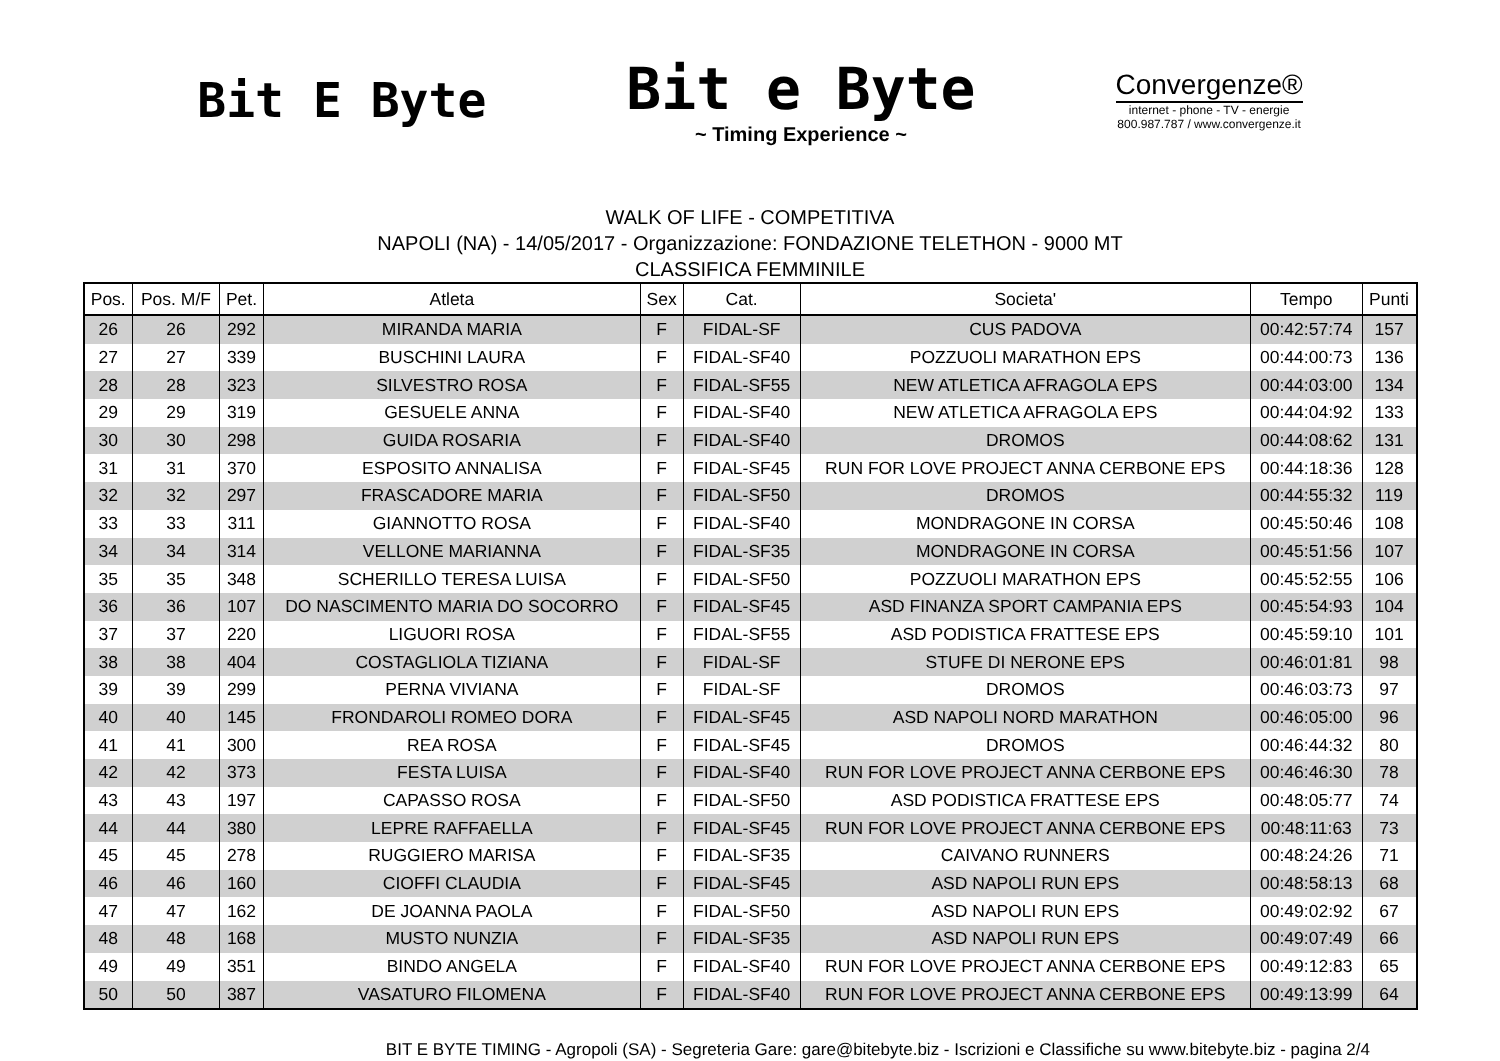Bit E Byte
Bit e Byte
~ Timing Experience ~
Convergenze®
internet - phone - TV - energie
800.987.787 / www.convergenze.it
WALK OF LIFE - COMPETITIVA
NAPOLI (NA) - 14/05/2017 - Organizzazione: FONDAZIONE TELETHON - 9000 MT
CLASSIFICA FEMMINILE
| Pos. | Pos. M/F | Pet. | Atleta | Sex | Cat. | Societa' | Tempo | Punti |
| --- | --- | --- | --- | --- | --- | --- | --- | --- |
| 26 | 26 | 292 | MIRANDA MARIA | F | FIDAL-SF | CUS PADOVA | 00:42:57:74 | 157 |
| 27 | 27 | 339 | BUSCHINI LAURA | F | FIDAL-SF40 | POZZUOLI MARATHON EPS | 00:44:00:73 | 136 |
| 28 | 28 | 323 | SILVESTRO ROSA | F | FIDAL-SF55 | NEW ATLETICA AFRAGOLA EPS | 00:44:03:00 | 134 |
| 29 | 29 | 319 | GESUELE ANNA | F | FIDAL-SF40 | NEW ATLETICA AFRAGOLA EPS | 00:44:04:92 | 133 |
| 30 | 30 | 298 | GUIDA ROSARIA | F | FIDAL-SF40 | DROMOS | 00:44:08:62 | 131 |
| 31 | 31 | 370 | ESPOSITO ANNALISA | F | FIDAL-SF45 | RUN FOR LOVE PROJECT ANNA CERBONE EPS | 00:44:18:36 | 128 |
| 32 | 32 | 297 | FRASCADORE MARIA | F | FIDAL-SF50 | DROMOS | 00:44:55:32 | 119 |
| 33 | 33 | 311 | GIANNOTTO ROSA | F | FIDAL-SF40 | MONDRAGONE IN CORSA | 00:45:50:46 | 108 |
| 34 | 34 | 314 | VELLONE MARIANNA | F | FIDAL-SF35 | MONDRAGONE IN CORSA | 00:45:51:56 | 107 |
| 35 | 35 | 348 | SCHERILLO TERESA LUISA | F | FIDAL-SF50 | POZZUOLI MARATHON EPS | 00:45:52:55 | 106 |
| 36 | 36 | 107 | DO NASCIMENTO MARIA DO SOCORRO | F | FIDAL-SF45 | ASD FINANZA SPORT CAMPANIA EPS | 00:45:54:93 | 104 |
| 37 | 37 | 220 | LIGUORI ROSA | F | FIDAL-SF55 | ASD PODISTICA FRATTESE EPS | 00:45:59:10 | 101 |
| 38 | 38 | 404 | COSTAGLIOLA TIZIANA | F | FIDAL-SF | STUFE DI NERONE EPS | 00:46:01:81 | 98 |
| 39 | 39 | 299 | PERNA VIVIANA | F | FIDAL-SF | DROMOS | 00:46:03:73 | 97 |
| 40 | 40 | 145 | FRONDAROLI ROMEO DORA | F | FIDAL-SF45 | ASD NAPOLI NORD MARATHON | 00:46:05:00 | 96 |
| 41 | 41 | 300 | REA ROSA | F | FIDAL-SF45 | DROMOS | 00:46:44:32 | 80 |
| 42 | 42 | 373 | FESTA LUISA | F | FIDAL-SF40 | RUN FOR LOVE PROJECT ANNA CERBONE EPS | 00:46:46:30 | 78 |
| 43 | 43 | 197 | CAPASSO ROSA | F | FIDAL-SF50 | ASD PODISTICA FRATTESE EPS | 00:48:05:77 | 74 |
| 44 | 44 | 380 | LEPRE RAFFAELLA | F | FIDAL-SF45 | RUN FOR LOVE PROJECT ANNA CERBONE EPS | 00:48:11:63 | 73 |
| 45 | 45 | 278 | RUGGIERO MARISA | F | FIDAL-SF35 | CAIVANO RUNNERS | 00:48:24:26 | 71 |
| 46 | 46 | 160 | CIOFFI CLAUDIA | F | FIDAL-SF45 | ASD NAPOLI RUN EPS | 00:48:58:13 | 68 |
| 47 | 47 | 162 | DE JOANNA PAOLA | F | FIDAL-SF50 | ASD NAPOLI RUN EPS | 00:49:02:92 | 67 |
| 48 | 48 | 168 | MUSTO NUNZIA | F | FIDAL-SF35 | ASD NAPOLI RUN EPS | 00:49:07:49 | 66 |
| 49 | 49 | 351 | BINDO ANGELA | F | FIDAL-SF40 | RUN FOR LOVE PROJECT ANNA CERBONE EPS | 00:49:12:83 | 65 |
| 50 | 50 | 387 | VASATURO FILOMENA | F | FIDAL-SF40 | RUN FOR LOVE PROJECT ANNA CERBONE EPS | 00:49:13:99 | 64 |
BIT E BYTE TIMING - Agropoli (SA) - Segreteria Gare: gare@bitebyte.biz - Iscrizioni e Classifiche su www.bitebyte.biz - pagina 2/4